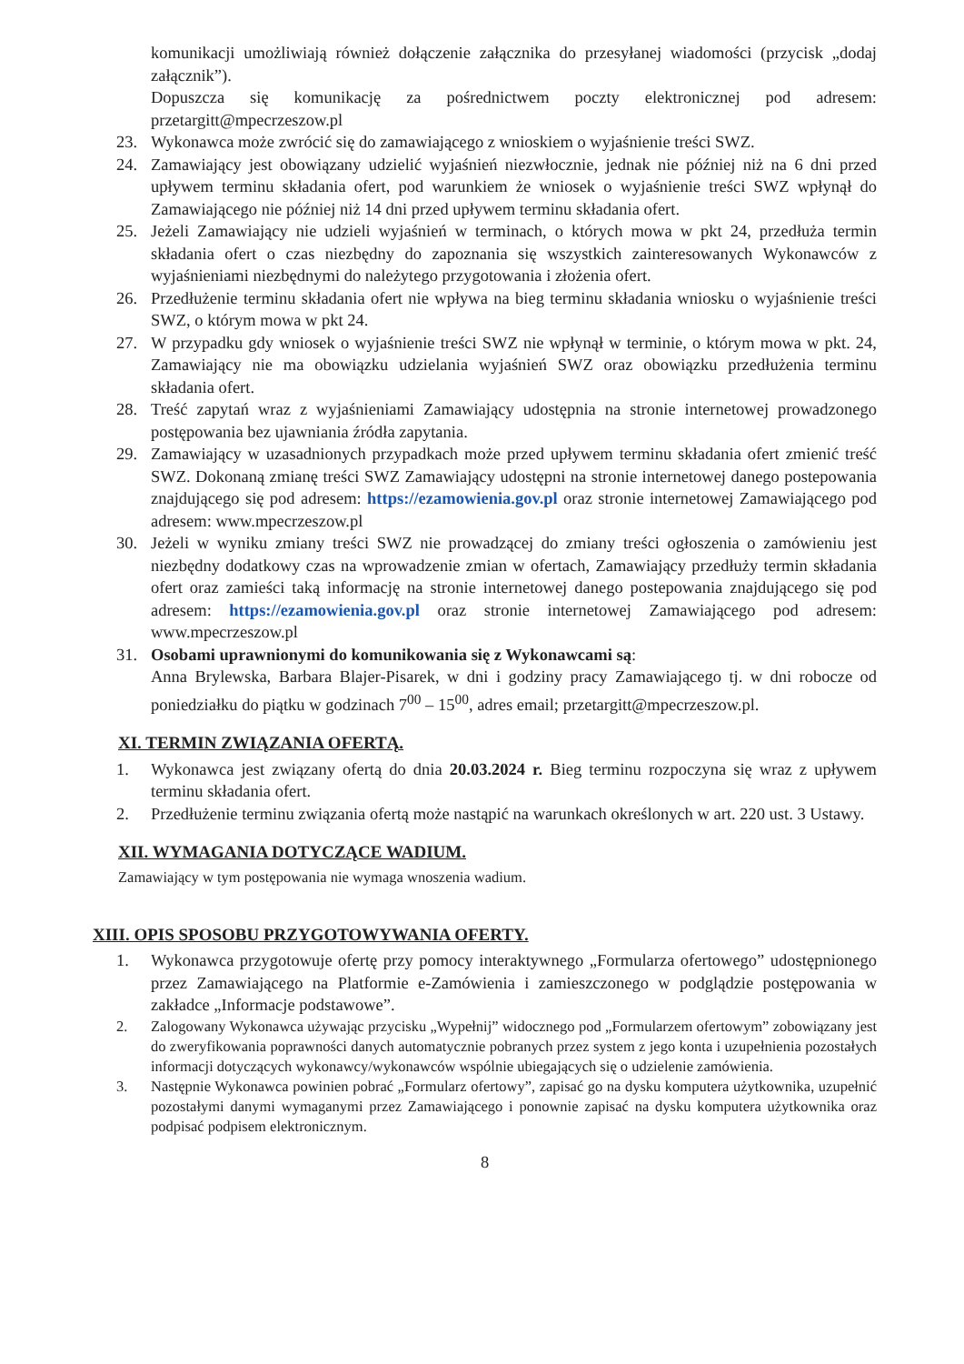komunikacji umożliwiają również dołączenie załącznika do przesyłanej wiadomości (przycisk „dodaj załącznik”).
Dopuszcza się komunikację za pośrednictwem poczty elektronicznej pod adresem: przetargitt@mpecrzeszow.pl
23. Wykonawca może zwrócić się do zamawiającego z wnioskiem o wyjaśnienie treści SWZ.
24. Zamawiający jest obowiązany udzielić wyjaśnień niezwłocznie, jednak nie później niż na 6 dni przed upływem terminu składania ofert, pod warunkiem że wniosek o wyjaśnienie treści SWZ wpłynął do Zamawiającego nie później niż 14 dni przed upływem terminu składania ofert.
25. Jeżeli Zamawiający nie udzieli wyjaśnień w terminach, o których mowa w pkt 24, przedłuża termin składania ofert o czas niezbędny do zapoznania się wszystkich zainteresowanych Wykonawców z wyjaśnieniami niezbędnymi do należytego przygotowania i złożenia ofert.
26. Przedłużenie terminu składania ofert nie wpływa na bieg terminu składania wniosku o wyjaśnienie treści SWZ, o którym mowa w pkt 24.
27. W przypadku gdy wniosek o wyjaśnienie treści SWZ nie wpłynął w terminie, o którym mowa w pkt. 24, Zamawiający nie ma obowiązku udzielania wyjaśnień SWZ oraz obowiązku przedłużenia terminu składania ofert.
28. Treść zapytań wraz z wyjaśnieniami Zamawiający udostępnia na stronie internetowej prowadzonego postępowania bez ujawniania źródła zapytania.
29. Zamawiający w uzasadnionych przypadkach może przed upływem terminu składania ofert zmienić treść SWZ. Dokonaną zmianę treści SWZ Zamawiający udostępni na stronie internetowej danego postepowania znajdującego się pod adresem: https://ezamowienia.gov.pl oraz stronie internetowej Zamawiającego pod adresem: www.mpecrzeszow.pl
30. Jeżeli w wyniku zmiany treści SWZ nie prowadzącej do zmiany treści ogłoszenia o zamówieniu jest niezbędny dodatkowy czas na wprowadzenie zmian w ofertach, Zamawiający przedłuży termin składania ofert oraz zamieści taką informację na stronie internetowej danego postepowania znajdującego się pod adresem: https://ezamowienia.gov.pl oraz stronie internetowej Zamawiającego pod adresem: www.mpecrzeszow.pl
31. Osobami uprawnionymi do komunikowania się z Wykonawcami są:
Anna Brylewska, Barbara Blajer-Pisarek, w dni i godziny pracy Zamawiającego tj. w dni robocze od poniedziałku do piątku w godzinach 7<sup>00</sup> – 15<sup>00</sup>, adres email; przetargitt@mpecrzeszow.pl.
XI. TERMIN ZWIĄZANIA OFERTĄ.
1. Wykonawca jest związany ofertą do dnia 20.03.2024 r. Bieg terminu rozpoczyna się wraz z upływem terminu składania ofert.
2. Przedłużenie terminu związania ofertą może nastąpić na warunkach określonych w art. 220 ust. 3 Ustawy.
XII. WYMAGANIA DOTYCZĄCE WADIUM.
Zamawiający w tym postępowania nie wymaga wnoszenia wadium.
XIII. OPIS SPOSOBU PRZYGOTOWYWANIA OFERTY.
1. Wykonawca przygotowuje ofertę przy pomocy interaktywnego „Formularza ofertowego” udostępnionego przez Zamawiającego na Platformie e-Zamówienia i zamieszczonego w podglądzie postępowania w zakładce „Informacje podstawowe”.
2. Zalogowany Wykonawca używając przycisku „Wypełnij” widocznego pod „Formularzem ofertowym” zobowiązany jest do zweryfikowania poprawności danych automatycznie pobranych przez system z jego konta i uzupełnienia pozostałych informacji dotyczących wykonawcy/wykonawców wspólnie ubiegających się o udzielenie zamówienia.
3. Następnie Wykonawca powinien pobrać „Formularz ofertowy”, zapisać go na dysku komputera użytkownika, uzupełnić pozostałymi danymi wymaganymi przez Zamawiającego i ponownie zapisać na dysku komputera użytkownika oraz podpisać podpisem elektronicznym.
8